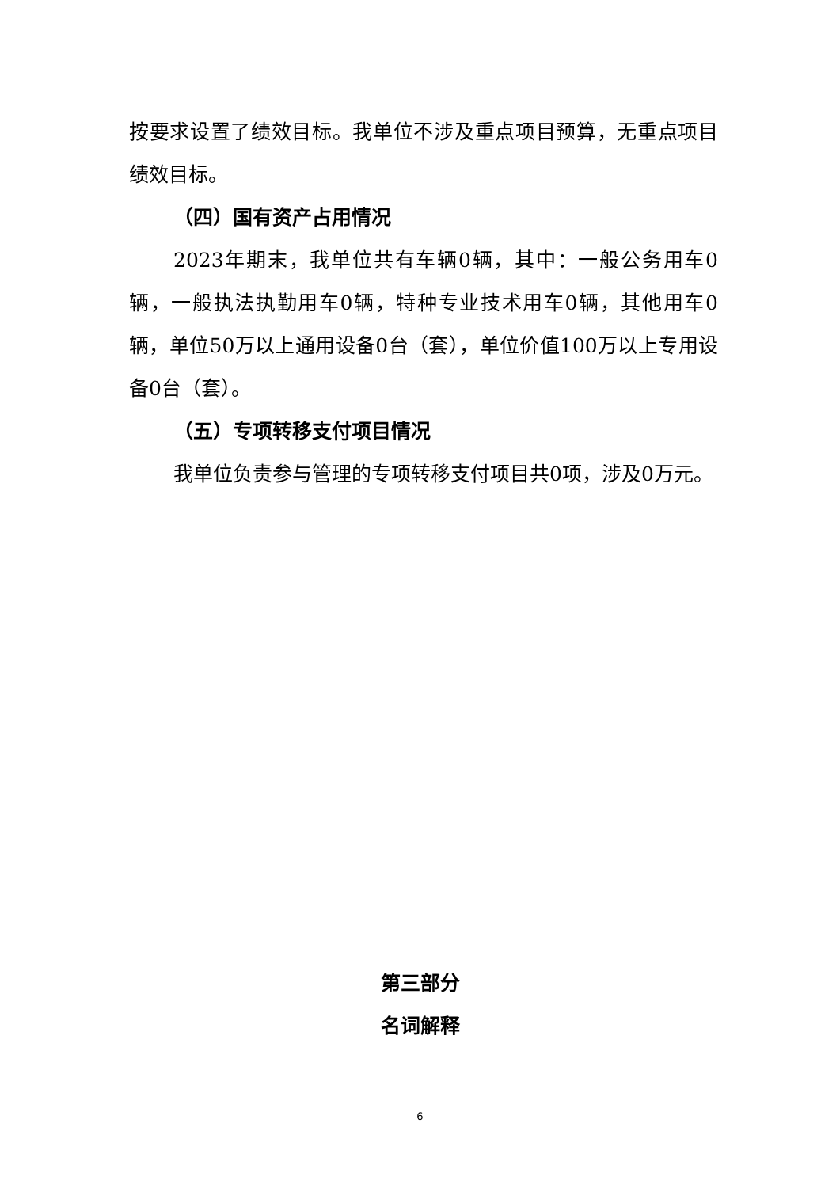按要求设置了绩效目标。我单位不涉及重点项目预算，无重点项目绩效目标。
（四）国有资产占用情况
2023年期末，我单位共有车辆0辆，其中：一般公务用车0辆，一般执法执勤用车0辆，特种专业技术用车0辆，其他用车0辆，单位50万以上通用设备0台（套），单位价值100万以上专用设备0台（套）。
（五）专项转移支付项目情况
我单位负责参与管理的专项转移支付项目共0项，涉及0万元。
第三部分
名词解释
6